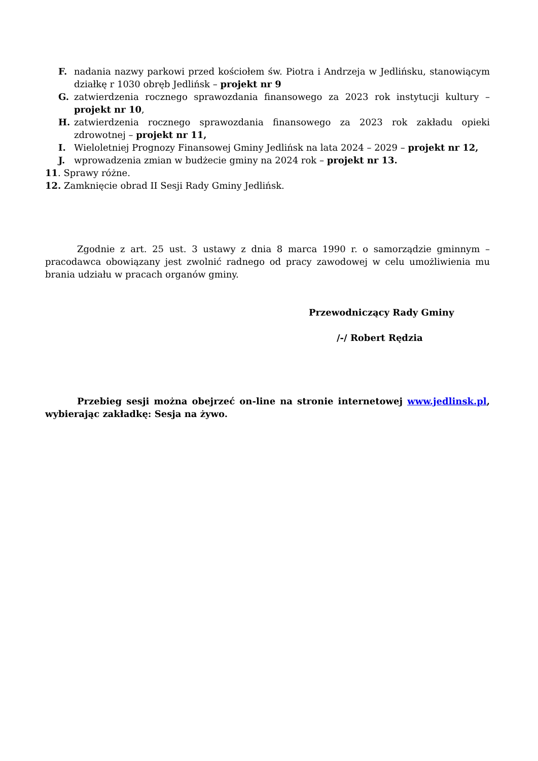F. nadania nazwy parkowi przed kościołem św. Piotra i Andrzeja w Jedlińsku, stanowiącym działkę r 1030 obręb Jedlińsk – projekt nr 9
G. zatwierdzenia rocznego sprawozdania finansowego za 2023 rok instytucji kultury – projekt nr 10,
H. zatwierdzenia rocznego sprawozdania finansowego za 2023 rok zakładu opieki zdrowotnej – projekt nr 11,
I. Wieloletniej Prognozy Finansowej Gminy Jedlińsk na lata 2024 – 2029 – projekt nr 12,
J. wprowadzenia zmian w budżecie gminy na 2024 rok – projekt nr 13.
11. Sprawy różne.
12. Zamknięcie obrad II Sesji Rady Gminy Jedlińsk.
Zgodnie z art. 25 ust. 3 ustawy z dnia 8 marca 1990 r. o samorządzie gminnym – pracodawca obowiązany jest zwolnić radnego od pracy zawodowej w celu umożliwienia mu brania udziału w pracach organów gminy.
Przewodniczący Rady Gminy
/-/ Robert Rędzia
Przebieg sesji można obejrzeć on-line na stronie internetowej www.jedlinsk.pl, wybierając zakładkę: Sesja na żywo.